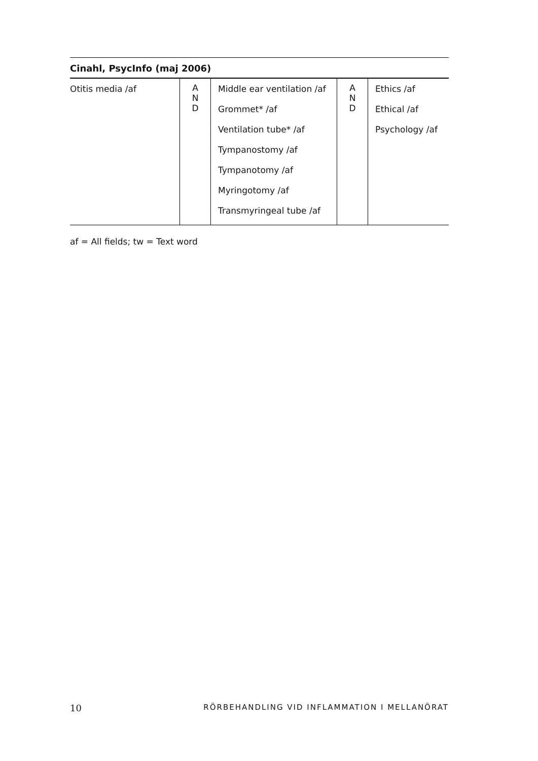| Cinahl, PsycInfo (maj 2006) | | | | |
| --- | --- | --- | --- | --- |
| Otitis media /af | A N D | Middle ear ventilation /af Grommet* /af Ventilation tube* /af Tympanostomy /af Tympanotomy /af Myringotomy /af Transmyringeal tube /af | A N D | Ethics /af Ethical /af Psychology /af |
af = All fields; tw = Text word
10 RÖRBEHANDLING VID INFLAMMATION I MELLANÖRAT